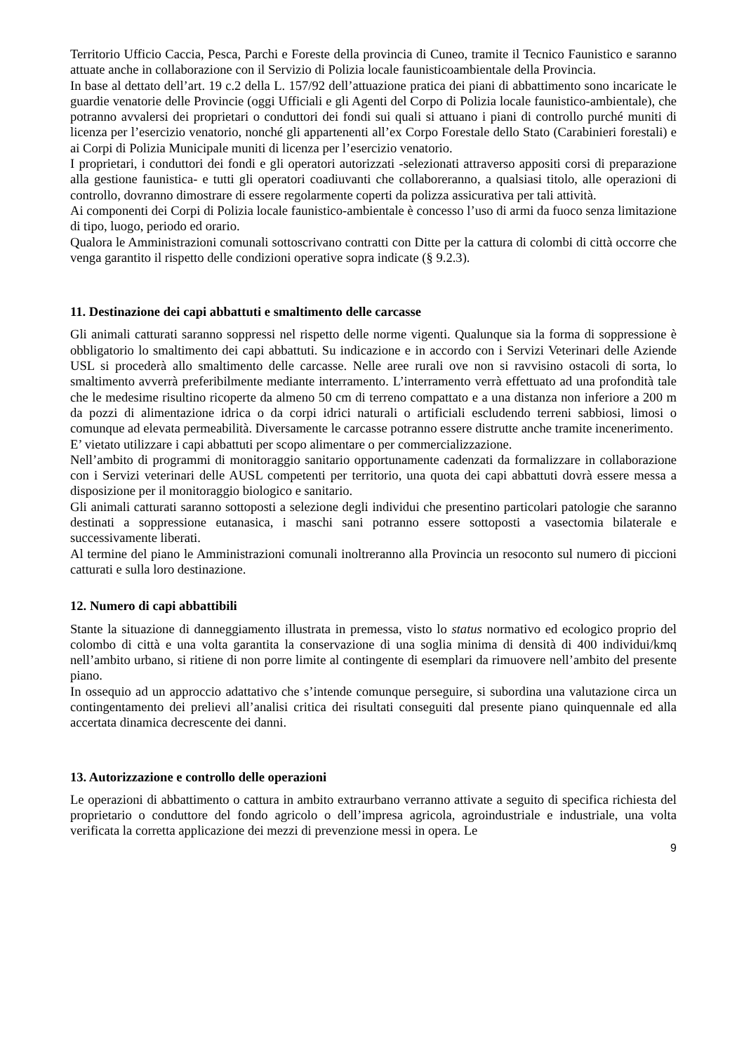Territorio Ufficio Caccia, Pesca, Parchi e Foreste della provincia di Cuneo, tramite il Tecnico Faunistico e saranno attuate anche in collaborazione con il Servizio di Polizia locale faunisticoambientale della Provincia.
In base al dettato dell’art. 19 c.2 della L. 157/92 dell’attuazione pratica dei piani di abbattimento sono incaricate le guardie venatorie delle Provincie (oggi Ufficiali e gli Agenti del Corpo di Polizia locale faunistico-ambientale), che potranno avvalersi dei proprietari o conduttori dei fondi sui quali si attuano i piani di controllo purché muniti di licenza per l’esercizio venatorio, nonché gli appartenenti all’ex Corpo Forestale dello Stato (Carabinieri forestali) e ai Corpi di Polizia Municipale muniti di licenza per l’esercizio venatorio.
I proprietari, i conduttori dei fondi e gli operatori autorizzati -selezionati attraverso appositi corsi di preparazione alla gestione faunistica- e tutti gli operatori coadiuvanti che collaboreranno, a qualsiasi titolo, alle operazioni di controllo, dovranno dimostrare di essere regolarmente coperti da polizza assicurativa per tali attività.
Ai componenti dei Corpi di Polizia locale faunistico-ambientale è concesso l’uso di armi da fuoco senza limitazione di tipo, luogo, periodo ed orario.
Qualora le Amministrazioni comunali sottoscrivano contratti con Ditte per la cattura di colombi di città occorre che venga garantito il rispetto delle condizioni operative sopra indicate (§ 9.2.3).
11. Destinazione dei capi abbattuti e smaltimento delle carcasse
Gli animali catturati saranno soppressi nel rispetto delle norme vigenti. Qualunque sia la forma di soppressione è obbligatorio lo smaltimento dei capi abbattuti. Su indicazione e in accordo con i Servizi Veterinari delle Aziende USL si procederà allo smaltimento delle carcasse. Nelle aree rurali ove non si ravvisino ostacoli di sorta, lo smaltimento avverrà preferibilmente mediante interramento. L’interramento verrà effettuato ad una profondità tale che le medesime risultino ricoperte da almeno 50 cm di terreno compattato e a una distanza non inferiore a 200 m da pozzi di alimentazione idrica o da corpi idrici naturali o artificiali escludendo terreni sabbiosi, limosi o comunque ad elevata permeabilità. Diversamente le carcasse potranno essere distrutte anche tramite incenerimento.
E’ vietato utilizzare i capi abbattuti per scopo alimentare o per commercializzazione.
Nell’ambito di programmi di monitoraggio sanitario opportunamente cadenzati da formalizzare in collaborazione con i Servizi veterinari delle AUSL competenti per territorio, una quota dei capi abbattuti dovrà essere messa a disposizione per il monitoraggio biologico e sanitario.
Gli animali catturati saranno sottoposti a selezione degli individui che presentino particolari patologie che saranno destinati a soppressione eutanasica, i maschi sani potranno essere sottoposti a vasectomia bilaterale e successivamente liberati.
Al termine del piano le Amministrazioni comunali inoltreranno alla Provincia un resoconto sul numero di piccioni catturati e sulla loro destinazione.
12. Numero di capi abbattibili
Stante la situazione di danneggiamento illustrata in premessa, visto lo status normativo ed ecologico proprio del colombo di città e una volta garantita la conservazione di una soglia minima di densità di 400 individui/kmq nell’ambito urbano, si ritiene di non porre limite al contingente di esemplari da rimuovere nell’ambito del presente piano.
In ossequio ad un approccio adattativo che s’intende comunque perseguire, si subordina una valutazione circa un contingentamento dei prelievi all’analisi critica dei risultati conseguiti dal presente piano quinquennale ed alla accertata dinamica decrescente dei danni.
13. Autorizzazione e controllo delle operazioni
Le operazioni di abbattimento o cattura in ambito extraurbano verranno attivate a seguito di specifica richiesta del proprietario o conduttore del fondo agricolo o dell’impresa agricola, agroindustriale e industriale, una volta verificata la corretta applicazione dei mezzi di prevenzione messi in opera. Le
9